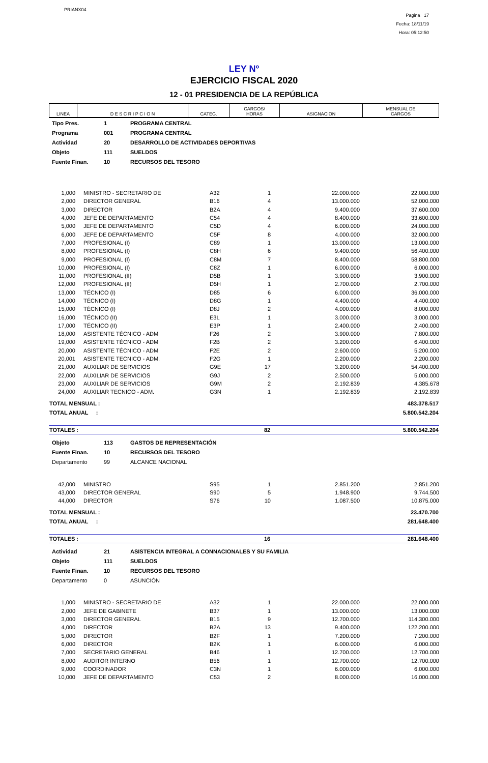PRIANX04
Pagina 17
Fecha: 18/11/19
Hora: 05:12:50
LEY Nº
EJERCICIO FISCAL 2020
12 - 01 PRESIDENCIA DE LA REPÚBLICA
| LINEA | D E S C R I P C I O N | CATEG. | CARGOS/ HORAS | ASIGNACION | MENSUAL DE CARGOS |
| --- | --- | --- | --- | --- | --- |
| Tipo Pres. | 1 | PROGRAMA CENTRAL |
| Programa | 001 | PROGRAMA CENTRAL |
| Actividad | 20 | DESARROLLO DE ACTIVIDADES DEPORTIVAS |
| Objeto | 111 | SUELDOS |
| Fuente Finan. | 10 | RECURSOS DEL TESORO |
| 1,000 | MINISTRO - SECRETARIO DE | A32 | 1 | 22.000.000 | 22.000.000 |
| 2,000 | DIRECTOR GENERAL | B16 | 4 | 13.000.000 | 52.000.000 |
| 3,000 | DIRECTOR | B2A | 4 | 9.400.000 | 37.600.000 |
| 4,000 | JEFE DE DEPARTAMENTO | C54 | 4 | 8.400.000 | 33.600.000 |
| 5,000 | JEFE DE DEPARTAMENTO | C5D | 4 | 6.000.000 | 24.000.000 |
| 6,000 | JEFE DE DEPARTAMENTO | C5F | 8 | 4.000.000 | 32.000.000 |
| 7,000 | PROFESIONAL (I) | C89 | 1 | 13.000.000 | 13.000.000 |
| 8,000 | PROFESIONAL (I) | C8H | 6 | 9.400.000 | 56.400.000 |
| 9,000 | PROFESIONAL (I) | C8M | 7 | 8.400.000 | 58.800.000 |
| 10,000 | PROFESIONAL (I) | C8Z | 1 | 6.000.000 | 6.000.000 |
| 11,000 | PROFESIONAL (II) | D5B | 1 | 3.900.000 | 3.900.000 |
| 12,000 | PROFESIONAL (II) | D5H | 1 | 2.700.000 | 2.700.000 |
| 13,000 | TÉCNICO (I) | D85 | 6 | 6.000.000 | 36.000.000 |
| 14,000 | TÉCNICO (I) | D8G | 1 | 4.400.000 | 4.400.000 |
| 15,000 | TÉCNICO (I) | D8J | 2 | 4.000.000 | 8.000.000 |
| 16,000 | TÉCNICO (II) | E3L | 1 | 3.000.000 | 3.000.000 |
| 17,000 | TÉCNICO (II) | E3P | 1 | 2.400.000 | 2.400.000 |
| 18,000 | ASISTENTE TÉCNICO - ADM | F26 | 2 | 3.900.000 | 7.800.000 |
| 19,000 | ASISTENTE TÉCNICO - ADM | F2B | 2 | 3.200.000 | 6.400.000 |
| 20,000 | ASISTENTE TÉCNICO - ADM | F2E | 2 | 2.600.000 | 5.200.000 |
| 20,001 | ASISTENTE TECNICO - ADM. | F2G | 1 | 2.200.000 | 2.200.000 |
| 21,000 | AUXILIAR DE SERVICIOS | G9E | 17 | 3.200.000 | 54.400.000 |
| 22,000 | AUXILIAR DE SERVICIOS | G9J | 2 | 2.500.000 | 5.000.000 |
| 23,000 | AUXILIAR DE SERVICIOS | G9M | 2 | 2.192.839 | 4.385.678 |
| 24,000 | AUXILIAR TECNICO - ADM. | G3N | 1 | 2.192.839 | 2.192.839 |
| TOTAL MENSUAL : | 483.378.517 |
| TOTAL ANUAL : | 5.800.542.204 |
| TOTALES : | 82 | 5.800.542.204 |
| Objeto | 113 | GASTOS DE REPRESENTACIÓN |
| Fuente Finan. | 10 | RECURSOS DEL TESORO |
| Departamento | 99 | ALCANCE NACIONAL |
| 42,000 | MINISTRO | S95 | 1 | 2.851.200 | 2.851.200 |
| 43,000 | DIRECTOR GENERAL | S90 | 5 | 1.948.900 | 9.744.500 |
| 44,000 | DIRECTOR | S76 | 10 | 1.087.500 | 10.875.000 |
| TOTAL MENSUAL : | 23.470.700 |
| TOTAL ANUAL : | 281.648.400 |
| TOTALES : | 16 | 281.648.400 |
| Actividad | 21 | ASISTENCIA INTEGRAL A CONNACIONALES Y SU FAMILIA |
| Objeto | 111 | SUELDOS |
| Fuente Finan. | 10 | RECURSOS DEL TESORO |
| Departamento | 0 | ASUNCIÓN |
| 1,000 | MINISTRO - SECRETARIO DE | A32 | 1 | 22.000.000 | 22.000.000 |
| 2,000 | JEFE DE GABINETE | B37 | 1 | 13.000.000 | 13.000.000 |
| 3,000 | DIRECTOR GENERAL | B15 | 9 | 12.700.000 | 114.300.000 |
| 4,000 | DIRECTOR | B2A | 13 | 9.400.000 | 122.200.000 |
| 5,000 | DIRECTOR | B2F | 1 | 7.200.000 | 7.200.000 |
| 6,000 | DIRECTOR | B2K | 1 | 6.000.000 | 6.000.000 |
| 7,000 | SECRETARIO GENERAL | B46 | 1 | 12.700.000 | 12.700.000 |
| 8,000 | AUDITOR INTERNO | B56 | 1 | 12.700.000 | 12.700.000 |
| 9,000 | COORDINADOR | C3N | 1 | 6.000.000 | 6.000.000 |
| 10,000 | JEFE DE DEPARTAMENTO | C53 | 2 | 8.000.000 | 16.000.000 |